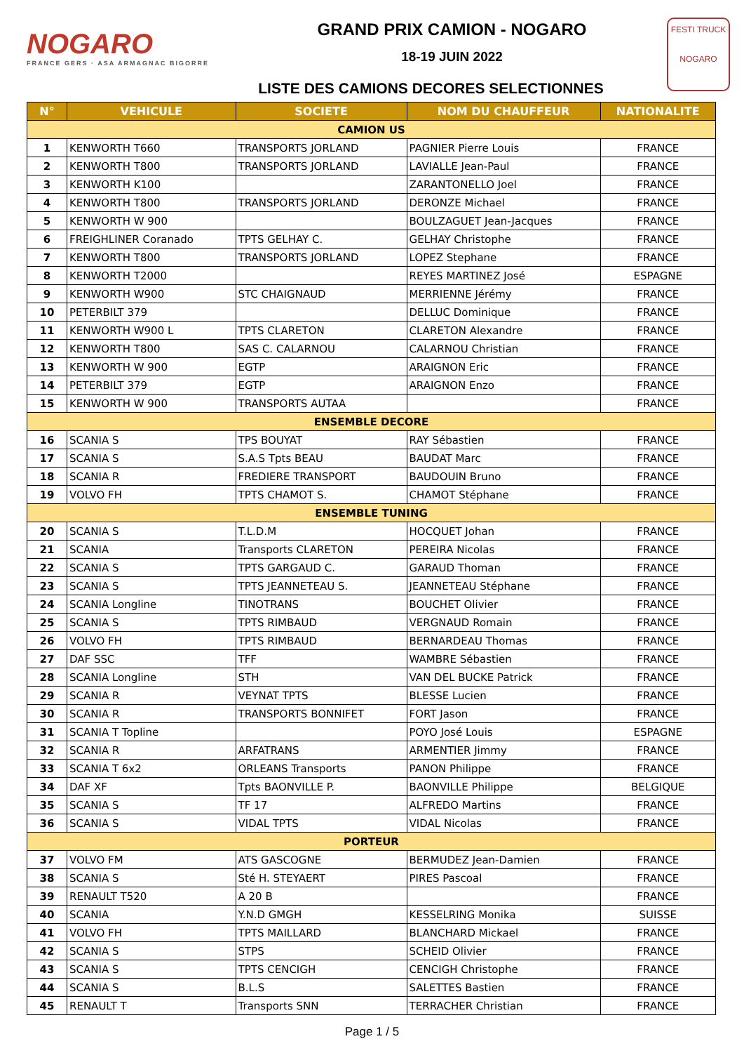NOGARO
FRANCE GERS · ASA ARMAGNAC BIGORRE
GRAND PRIX CAMION - NOGARO
18-19 JUIN 2022
LISTE DES CAMIONS DECORES SELECTIONNES
FESTI TRUCK
NOGARO
| N° | VEHICULE | SOCIETE | NOM DU CHAUFFEUR | NATIONALITE |
| --- | --- | --- | --- | --- |
| CAMION US | | | | |
| 1 | KENWORTH T660 | TRANSPORTS JORLAND | PAGNIER Pierre Louis | FRANCE |
| 2 | KENWORTH T800 | TRANSPORTS JORLAND | LAVIALLE Jean-Paul | FRANCE |
| 3 | KENWORTH K100 | | ZARANTONELLO Joel | FRANCE |
| 4 | KENWORTH T800 | TRANSPORTS JORLAND | DERONZE Michael | FRANCE |
| 5 | KENWORTH W 900 | | BOULZAGUET Jean-Jacques | FRANCE |
| 6 | FREIGHLINER Coranado | TPTS GELHAY C. | GELHAY Christophe | FRANCE |
| 7 | KENWORTH T800 | TRANSPORTS JORLAND | LOPEZ Stephane | FRANCE |
| 8 | KENWORTH T2000 | | REYES MARTINEZ José | ESPAGNE |
| 9 | KENWORTH W900 | STC CHAIGNAUD | MERRIENNE Jérémy | FRANCE |
| 10 | PETERBILT 379 | | DELLUC Dominique | FRANCE |
| 11 | KENWORTH W900 L | TPTS CLARETON | CLARETON Alexandre | FRANCE |
| 12 | KENWORTH T800 | SAS C. CALARNOU | CALARNOU Christian | FRANCE |
| 13 | KENWORTH W 900 | EGTP | ARAIGNON Eric | FRANCE |
| 14 | PETERBILT 379 | EGTP | ARAIGNON Enzo | FRANCE |
| 15 | KENWORTH W 900 | TRANSPORTS AUTAA | | FRANCE |
| ENSEMBLE DECORE | | | | |
| 16 | SCANIA S | TPS BOUYAT | RAY Sébastien | FRANCE |
| 17 | SCANIA S | S.A.S Tpts BEAU | BAUDAT Marc | FRANCE |
| 18 | SCANIA R | FREDIERE TRANSPORT | BAUDOUIN Bruno | FRANCE |
| 19 | VOLVO FH | TPTS CHAMOT S. | CHAMOT Stéphane | FRANCE |
| ENSEMBLE TUNING | | | | |
| 20 | SCANIA S | T.L.D.M | HOCQUET Johan | FRANCE |
| 21 | SCANIA | Transports CLARETON | PEREIRA Nicolas | FRANCE |
| 22 | SCANIA S | TPTS GARGAUD C. | GARAUD Thoman | FRANCE |
| 23 | SCANIA S | TPTS JEANNETEAU S. | JEANNETEAU Stéphane | FRANCE |
| 24 | SCANIA Longline | TINOTRANS | BOUCHET Olivier | FRANCE |
| 25 | SCANIA S | TPTS RIMBAUD | VERGNAUD Romain | FRANCE |
| 26 | VOLVO FH | TPTS RIMBAUD | BERNARDEAU Thomas | FRANCE |
| 27 | DAF SSC | TFF | WAMBRE Sébastien | FRANCE |
| 28 | SCANIA Longline | STH | VAN DEL BUCKE Patrick | FRANCE |
| 29 | SCANIA R | VEYNAT TPTS | BLESSE Lucien | FRANCE |
| 30 | SCANIA R | TRANSPORTS BONNIFET | FORT Jason | FRANCE |
| 31 | SCANIA T Topline | | POYO José Louis | ESPAGNE |
| 32 | SCANIA R | ARFATRANS | ARMENTIER Jimmy | FRANCE |
| 33 | SCANIA T 6x2 | ORLEANS Transports | PANON Philippe | FRANCE |
| 34 | DAF XF | Tpts BAONVILLE P. | BAONVILLE Philippe | BELGIQUE |
| 35 | SCANIA S | TF 17 | ALFREDO Martins | FRANCE |
| 36 | SCANIA S | VIDAL TPTS | VIDAL Nicolas | FRANCE |
| PORTEUR | | | | |
| 37 | VOLVO FM | ATS GASCOGNE | BERMUDEZ Jean-Damien | FRANCE |
| 38 | SCANIA S | Sté H. STEYAERT | PIRES Pascoal | FRANCE |
| 39 | RENAULT T520 | A 20 B | | FRANCE |
| 40 | SCANIA | Y.N.D GMGH | KESSELRING Monika | SUISSE |
| 41 | VOLVO FH | TPTS MAILLARD | BLANCHARD Mickael | FRANCE |
| 42 | SCANIA S | STPS | SCHEID Olivier | FRANCE |
| 43 | SCANIA S | TPTS CENCIGH | CENCIGH Christophe | FRANCE |
| 44 | SCANIA S | B.L.S | SALETTES Bastien | FRANCE |
| 45 | RENAULT T | Transports SNN | TERRACHER Christian | FRANCE |
Page 1 / 5